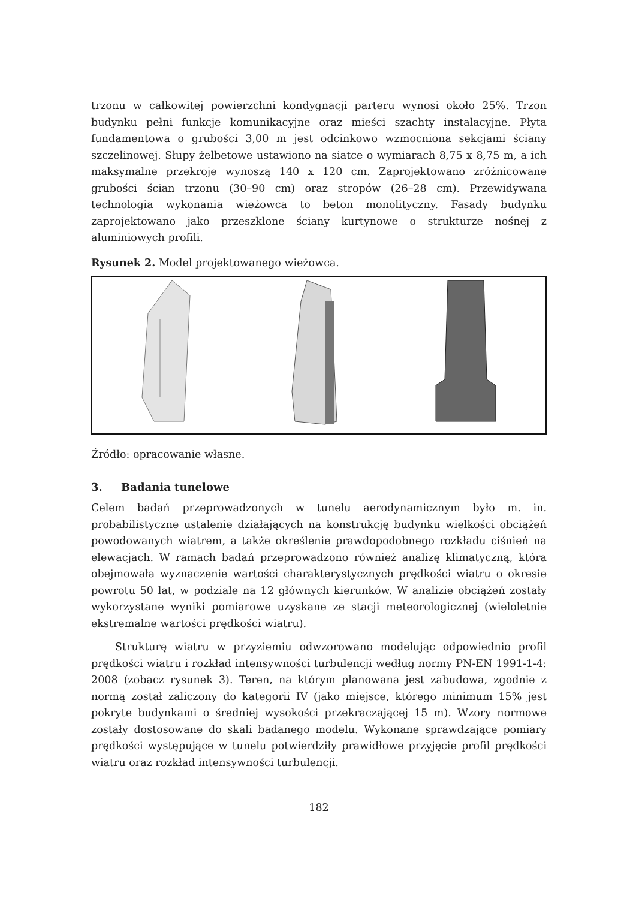trzonu w całkowitej powierzchni kondygnacji parteru wynosi około 25%. Trzon budynku pełni funkcje komunikacyjne oraz mieści szachty instalacyjne. Płyta fundamentowa o grubości 3,00 m jest odcinkowo wzmocniona sekcjami ściany szczelinowej. Słupy żelbetowe ustawiono na siatce o wymiarach 8,75 x 8,75 m, a ich maksymalne przekroje wynoszą 140 x 120 cm. Zaprojektowano zróżnicowane grubości ścian trzonu (30–90 cm) oraz stropów (26–28 cm). Przewidywana technologia wykonania wieżowca to beton monolityczny. Fasady budynku zaprojektowano jako przeszklone ściany kurtynowe o strukturze nośnej z aluminiowych profili.
Rysunek 2. Model projektowanego wieżowca.
Źródło: opracowanie własne.
3. Badania tunelowe
Celem badań przeprowadzonych w tunelu aerodynamicznym było m. in. probabilistyczne ustalenie działających na konstrukcję budynku wielkości obciążeń powodowanych wiatrem, a także określenie prawdopodobnego rozkładu ciśnień na elewacjach. W ramach badań przeprowadzono również analizę klimatyczną, która obejmowała wyznaczenie wartości charakterystycznych prędkości wiatru o okresie powrotu 50 lat, w podziale na 12 głównych kierunków. W analizie obciążeń zostały wykorzystane wyniki pomiarowe uzyskane ze stacji meteorologicznej (wieloletnie ekstremalne wartości prędkości wiatru).
Strukturę wiatru w przyziemiu odwzorowano modelując odpowiednio profil prędkości wiatru i rozkład intensywności turbulencji według normy PN-EN 1991-1-4: 2008 (zobacz rysunek 3). Teren, na którym planowana jest zabudowa, zgodnie z normą został zaliczony do kategorii IV (jako miejsce, którego minimum 15% jest pokryte budynkami o średniej wysokości przekraczającej 15 m). Wzory normowe zostały dostosowane do skali badanego modelu. Wykonane sprawdzające pomiary prędkości występujące w tunelu potwierdziły prawidłowe przyjęcie profil prędkości wiatru oraz rozkład intensywności turbulencji.
182